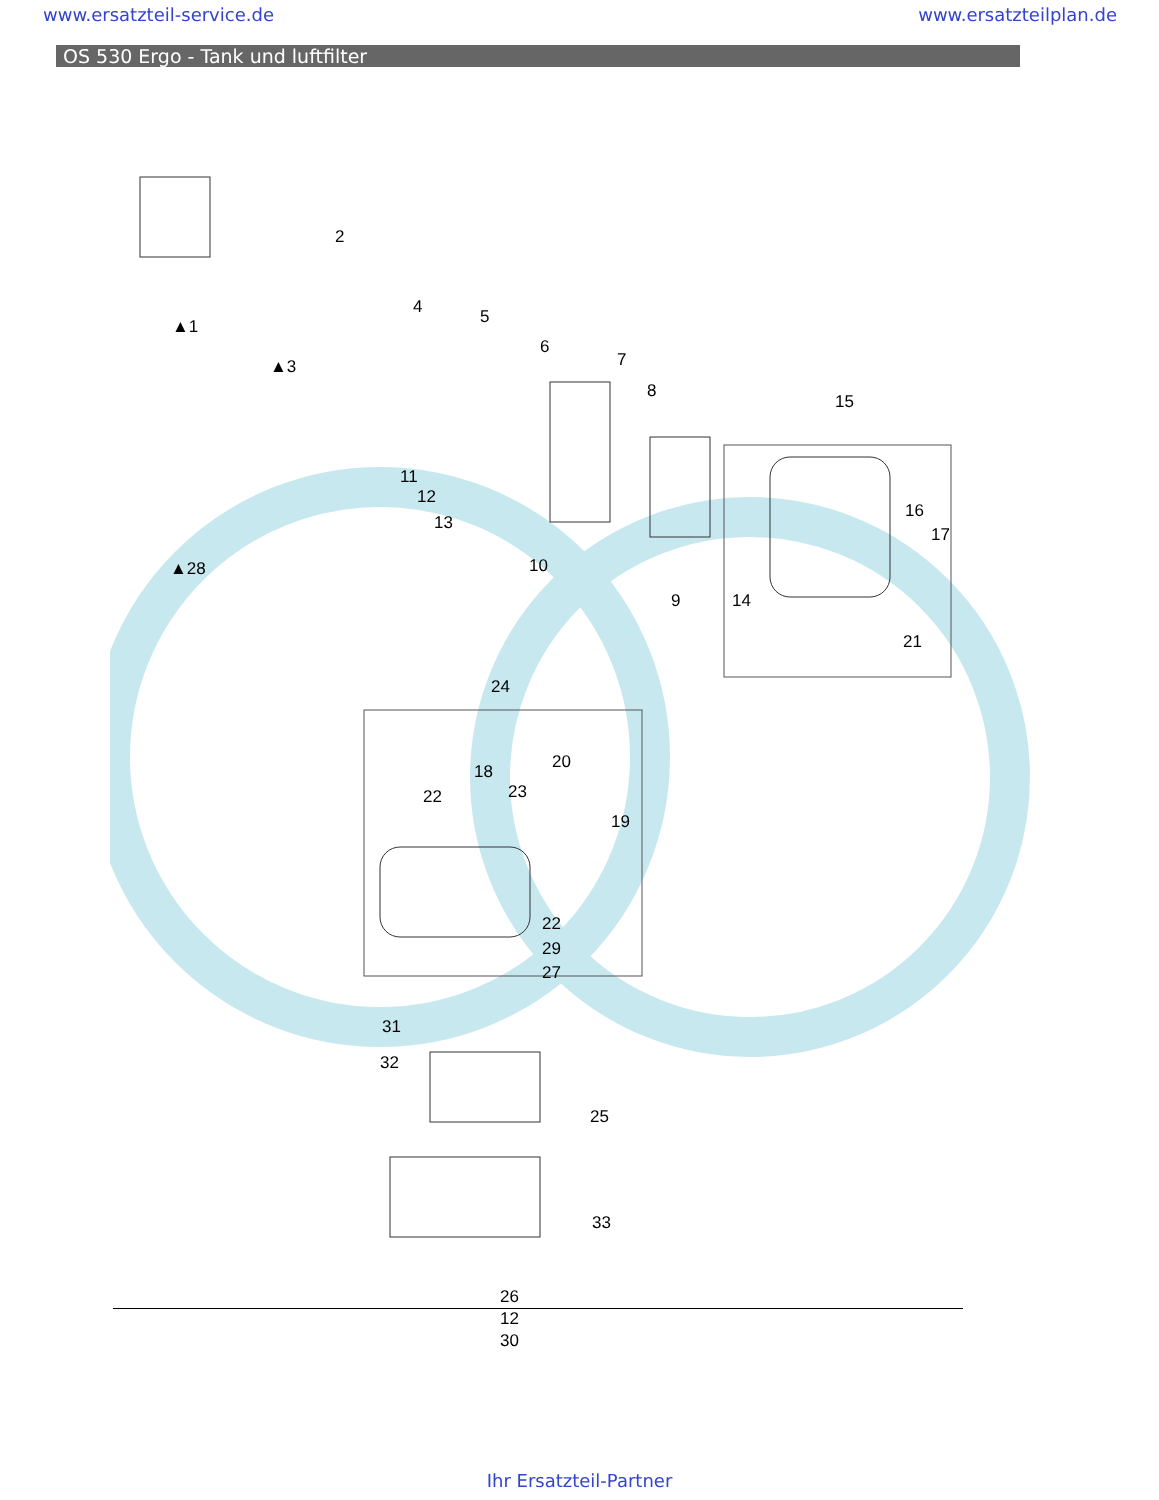www.ersatzteil-service.de www.ersatzteilplan.de
OS 530 Ergo - Tank und luftfilter
2
▲1
▲3
4 5
6
7
8
15
11
12
13
16
17
▲28 10
9 14
21
24
20 18
22 23
19
22
29
27
31
32
25
33
26
12
30
Ihr Ersatzteil-Partner